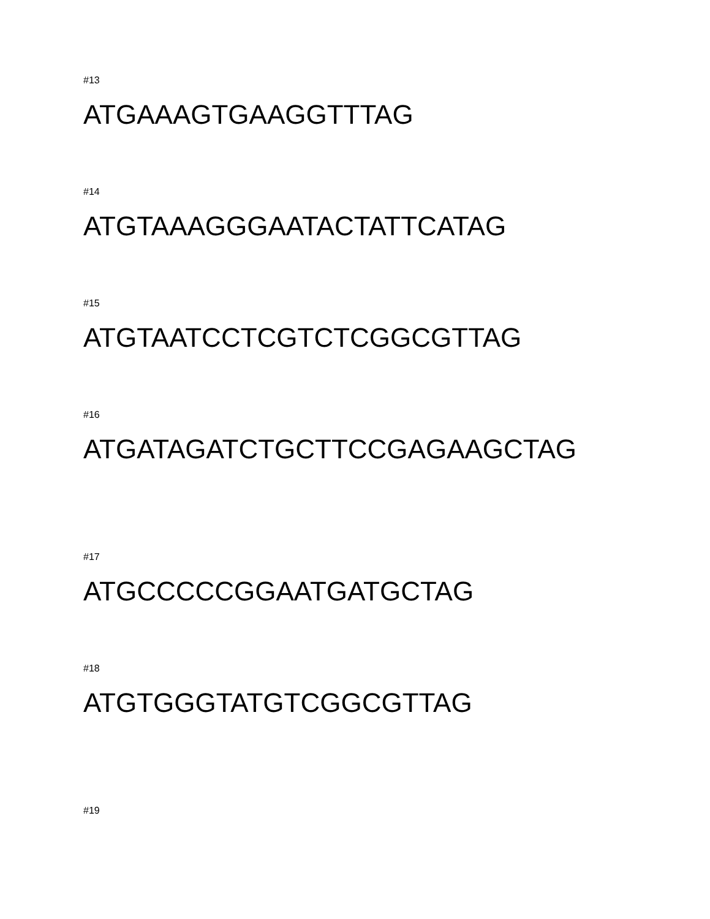#13
ATGAAAGTGAAGGTTTAG
#14
ATGTAAAGGGAATACTATTCATAG
#15
ATGTAATCCTCGTCTCGGCGTTAG
#16
ATGATAGATCTGCTTCCGAGAAGCTAG
#17
ATGCCCCCGGAATGATGCTAG
#18
ATGTGGGTATGTCGGCGTTAG
#19